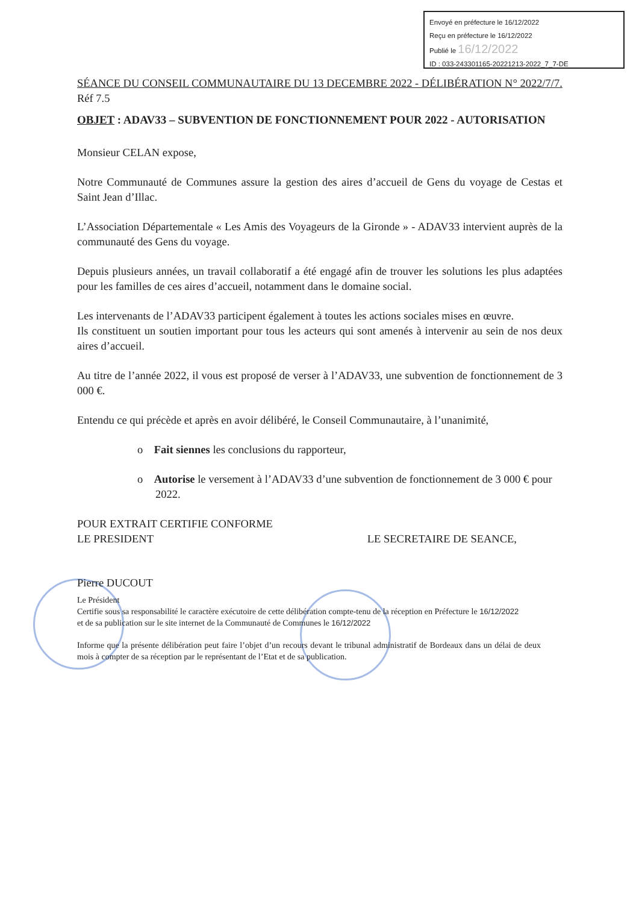Envoyé en préfecture le 16/12/2022
Reçu en préfecture le 16/12/2022
Publié le 16/12/2022
ID : 033-243301165-20221213-2022_7_7-DE
SÉANCE DU CONSEIL COMMUNAUTAIRE DU 13 DECEMBRE 2022 - DÉLIBÉRATION N° 2022/7/7.
Réf 7.5
OBJET : ADAV33 – SUBVENTION DE FONCTIONNEMENT POUR 2022 - AUTORISATION
Monsieur CELAN expose,
Notre Communauté de Communes assure la gestion des aires d’accueil de Gens du voyage de Cestas et Saint Jean d’Illac.
L’Association Départementale « Les Amis des Voyageurs de la Gironde » - ADAV33 intervient auprès de la communauté des Gens du voyage.
Depuis plusieurs années, un travail collaboratif a été engagé afin de trouver les solutions les plus adaptées pour les familles de ces aires d’accueil, notamment dans le domaine social.
Les intervenants de l’ADAV33 participent également à toutes les actions sociales mises en œuvre.
Ils constituent un soutien important pour tous les acteurs qui sont amenés à intervenir au sein de nos deux aires d’accueil.
Au titre de l’année 2022, il vous est proposé de verser à l’ADAV33, une subvention de fonctionnement de 3 000 €.
Entendu ce qui précède et après en avoir délibéré, le Conseil Communautaire, à l’unanimité,
o Fait siennes les conclusions du rapporteur,
o Autorise le versement à l’ADAV33 d’une subvention de fonctionnement de 3 000 € pour 2022.
POUR EXTRAIT CERTIFIE CONFORME
LE PRESIDENT LE SECRETAIRE DE SEANCE,
Pierre DUCOUT
Le Président
Certifie sous sa responsabilité le caractère exécutoire de cette délibération compte-tenu de la réception en Préfecture le 16/12/2022
et de sa publication sur le site internet de la Communauté de Communes le 16/12/2022
Informe que la présente délibération peut faire l’objet d’un recours devant le tribunal administratif de Bordeaux dans un délai de deux mois à compter de sa réception par le représentant de l’Etat et de sa publication.